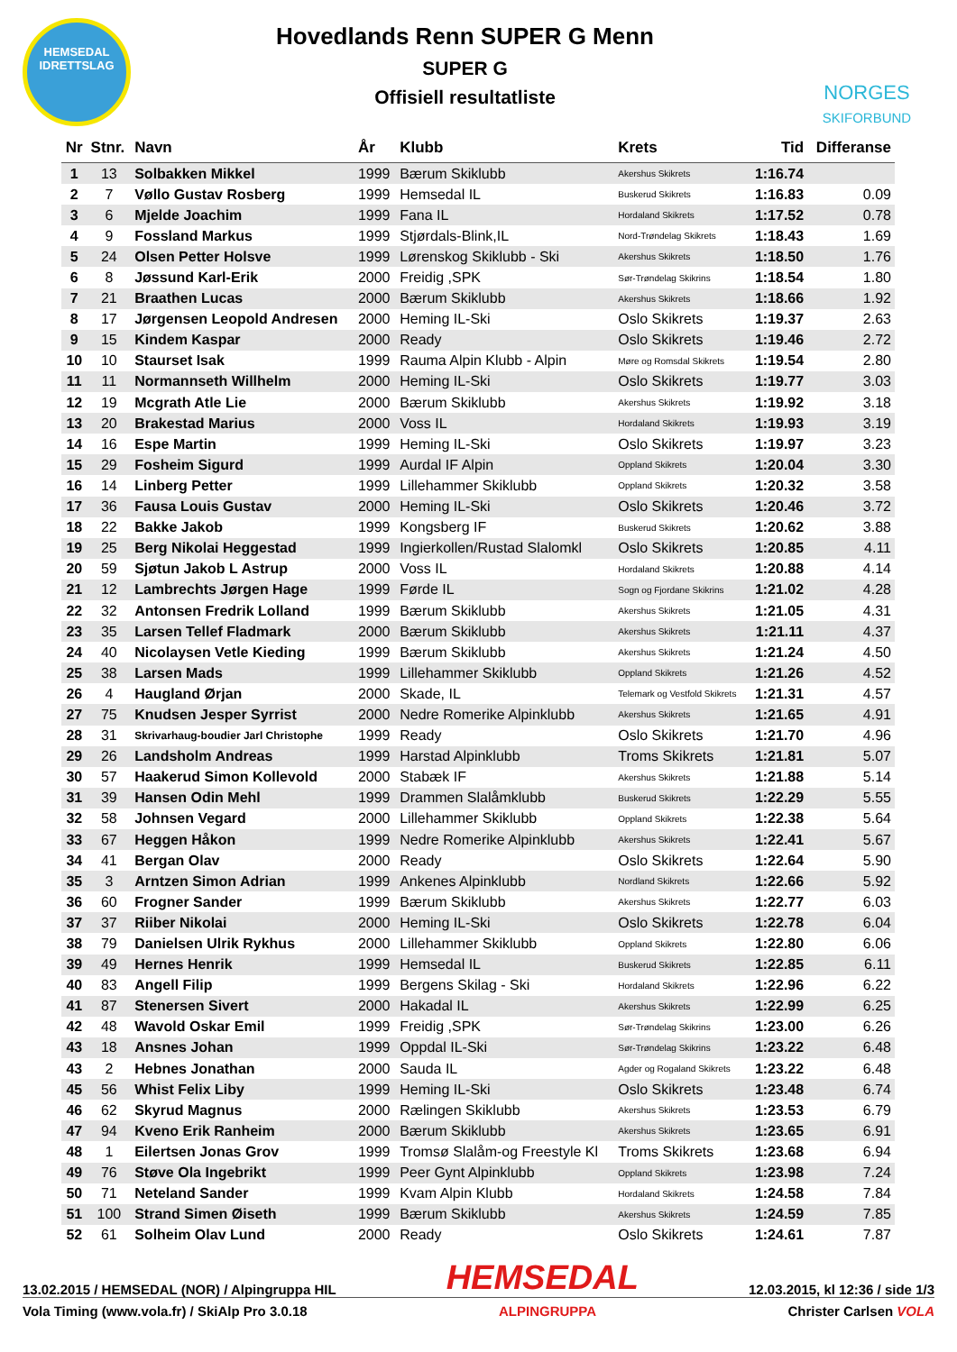HEMSEDAL
IDRETTSLAG
Hovedlands Renn SUPER G Menn
SUPER G
Offisiell resultatliste
NORGES
SKIFORBUND
| Nr | Stnr. | Navn | År | Klubb | Krets | Tid | Differanse |
| --- | --- | --- | --- | --- | --- | --- | --- |
| 1 | 13 | Solbakken Mikkel | 1999 | Bærum Skiklubb | Akershus Skikrets | 1:16.74 | |
| 2 | 7 | Vøllo Gustav Rosberg | 1999 | Hemsedal IL | Buskerud Skikrets | 1:16.83 | 0.09 |
| 3 | 6 | Mjelde Joachim | 1999 | Fana IL | Hordaland Skikrets | 1:17.52 | 0.78 |
| 4 | 9 | Fossland Markus | 1999 | Stjørdals-Blink,IL | Nord-Trøndelag Skikrets | 1:18.43 | 1.69 |
| 5 | 24 | Olsen Petter Holsve | 1999 | Lørenskog Skiklubb - Ski | Akershus Skikrets | 1:18.50 | 1.76 |
| 6 | 8 | Jøssund Karl-Erik | 2000 | Freidig ,SPK | Sør-Trøndelag Skikrins | 1:18.54 | 1.80 |
| 7 | 21 | Braathen Lucas | 2000 | Bærum Skiklubb | Akershus Skikrets | 1:18.66 | 1.92 |
| 8 | 17 | Jørgensen Leopold Andresen | 2000 | Heming IL-Ski | Oslo Skikrets | 1:19.37 | 2.63 |
| 9 | 15 | Kindem Kaspar | 2000 | Ready | Oslo Skikrets | 1:19.46 | 2.72 |
| 10 | 10 | Staurset Isak | 1999 | Rauma Alpin Klubb - Alpin | Møre og Romsdal Skikrets | 1:19.54 | 2.80 |
| 11 | 11 | Normannseth Willhelm | 2000 | Heming IL-Ski | Oslo Skikrets | 1:19.77 | 3.03 |
| 12 | 19 | Mcgrath Atle Lie | 2000 | Bærum Skiklubb | Akershus Skikrets | 1:19.92 | 3.18 |
| 13 | 20 | Brakestad Marius | 2000 | Voss IL | Hordaland Skikrets | 1:19.93 | 3.19 |
| 14 | 16 | Espe Martin | 1999 | Heming IL-Ski | Oslo Skikrets | 1:19.97 | 3.23 |
| 15 | 29 | Fosheim Sigurd | 1999 | Aurdal IF Alpin | Oppland Skikrets | 1:20.04 | 3.30 |
| 16 | 14 | Linberg Petter | 1999 | Lillehammer Skiklubb | Oppland Skikrets | 1:20.32 | 3.58 |
| 17 | 36 | Fausa Louis Gustav | 2000 | Heming IL-Ski | Oslo Skikrets | 1:20.46 | 3.72 |
| 18 | 22 | Bakke Jakob | 1999 | Kongsberg IF | Buskerud Skikrets | 1:20.62 | 3.88 |
| 19 | 25 | Berg Nikolai Heggestad | 1999 | Ingierkollen/Rustad Slalomkl | Oslo Skikrets | 1:20.85 | 4.11 |
| 20 | 59 | Sjøtun Jakob L Astrup | 2000 | Voss IL | Hordaland Skikrets | 1:20.88 | 4.14 |
| 21 | 12 | Lambrechts Jørgen Hage | 1999 | Førde IL | Sogn og Fjordane Skikrins | 1:21.02 | 4.28 |
| 22 | 32 | Antonsen Fredrik Lolland | 1999 | Bærum Skiklubb | Akershus Skikrets | 1:21.05 | 4.31 |
| 23 | 35 | Larsen Tellef Fladmark | 2000 | Bærum Skiklubb | Akershus Skikrets | 1:21.11 | 4.37 |
| 24 | 40 | Nicolaysen Vetle Kieding | 1999 | Bærum Skiklubb | Akershus Skikrets | 1:21.24 | 4.50 |
| 25 | 38 | Larsen Mads | 1999 | Lillehammer Skiklubb | Oppland Skikrets | 1:21.26 | 4.52 |
| 26 | 4 | Haugland Ørjan | 2000 | Skade, IL | Telemark og Vestfold Skikrets | 1:21.31 | 4.57 |
| 27 | 75 | Knudsen Jesper Syrrist | 2000 | Nedre Romerike Alpinklubb | Akershus Skikrets | 1:21.65 | 4.91 |
| 28 | 31 | Skrivarhaug-boudier Jarl Christophe | 1999 | Ready | Oslo Skikrets | 1:21.70 | 4.96 |
| 29 | 26 | Landsholm Andreas | 1999 | Harstad Alpinklubb | Troms Skikrets | 1:21.81 | 5.07 |
| 30 | 57 | Haakerud Simon Kollevold | 2000 | Stabæk IF | Akershus Skikrets | 1:21.88 | 5.14 |
| 31 | 39 | Hansen Odin Mehl | 1999 | Drammen Slalåmklubb | Buskerud Skikrets | 1:22.29 | 5.55 |
| 32 | 58 | Johnsen Vegard | 2000 | Lillehammer Skiklubb | Oppland Skikrets | 1:22.38 | 5.64 |
| 33 | 67 | Heggen Håkon | 1999 | Nedre Romerike Alpinklubb | Akershus Skikrets | 1:22.41 | 5.67 |
| 34 | 41 | Bergan Olav | 2000 | Ready | Oslo Skikrets | 1:22.64 | 5.90 |
| 35 | 3 | Arntzen Simon Adrian | 1999 | Ankenes Alpinklubb | Nordland Skikrets | 1:22.66 | 5.92 |
| 36 | 60 | Frogner Sander | 1999 | Bærum Skiklubb | Akershus Skikrets | 1:22.77 | 6.03 |
| 37 | 37 | Riiber Nikolai | 2000 | Heming IL-Ski | Oslo Skikrets | 1:22.78 | 6.04 |
| 38 | 79 | Danielsen Ulrik Rykhus | 2000 | Lillehammer Skiklubb | Oppland Skikrets | 1:22.80 | 6.06 |
| 39 | 49 | Hernes Henrik | 1999 | Hemsedal IL | Buskerud Skikrets | 1:22.85 | 6.11 |
| 40 | 83 | Angell Filip | 1999 | Bergens Skilag - Ski | Hordaland Skikrets | 1:22.96 | 6.22 |
| 41 | 87 | Stenersen Sivert | 2000 | Hakadal IL | Akershus Skikrets | 1:22.99 | 6.25 |
| 42 | 48 | Wavold Oskar Emil | 1999 | Freidig ,SPK | Sør-Trøndelag Skikrins | 1:23.00 | 6.26 |
| 43 | 18 | Ansnes Johan | 1999 | Oppdal IL-Ski | Sør-Trøndelag Skikrins | 1:23.22 | 6.48 |
| 43 | 2 | Hebnes Jonathan | 2000 | Sauda IL | Agder og Rogaland Skikrets | 1:23.22 | 6.48 |
| 45 | 56 | Whist Felix Liby | 1999 | Heming IL-Ski | Oslo Skikrets | 1:23.48 | 6.74 |
| 46 | 62 | Skyrud Magnus | 2000 | Rælingen Skiklubb | Akershus Skikrets | 1:23.53 | 6.79 |
| 47 | 94 | Kveno Erik Ranheim | 2000 | Bærum Skiklubb | Akershus Skikrets | 1:23.65 | 6.91 |
| 48 | 1 | Eilertsen Jonas Grov | 1999 | Tromsø Slalåm-og Freestyle Kl | Troms Skikrets | 1:23.68 | 6.94 |
| 49 | 76 | Støve Ola Ingebrikt | 1999 | Peer Gynt Alpinklubb | Oppland Skikrets | 1:23.98 | 7.24 |
| 50 | 71 | Neteland Sander | 1999 | Kvam Alpin Klubb | Hordaland Skikrets | 1:24.58 | 7.84 |
| 51 | 100 | Strand Simen Øiseth | 1999 | Bærum Skiklubb | Akershus Skikrets | 1:24.59 | 7.85 |
| 52 | 61 | Solheim Olav Lund | 2000 | Ready | Oslo Skikrets | 1:24.61 | 7.87 |
13.02.2015 / HEMSEDAL (NOR) / Alpingruppa HIL
HEMSEDAL
12.03.2015, kl 12:36 / side 1/3
Vola Timing (www.vola.fr) / SkiAlp Pro 3.0.18
ALPINGRUPPA Christer Carlsen VOLA